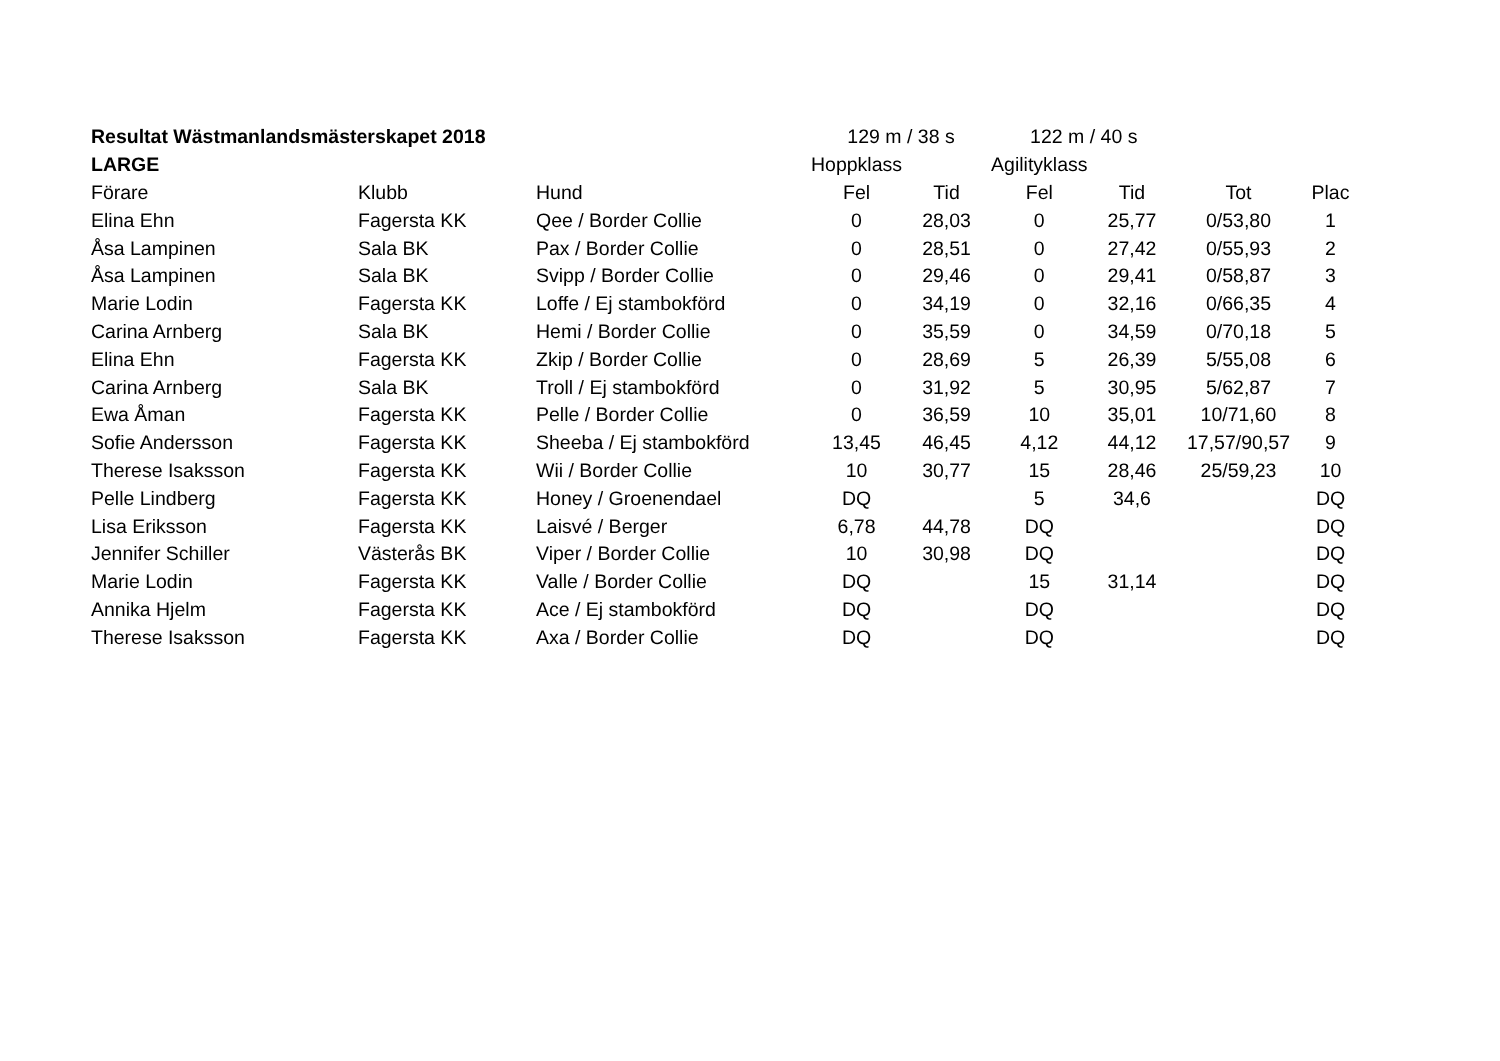| Resultat Wästmanlandsmästerskapet 2018 | | | 129 m / 38 s | | 122 m / 40 s | | | |
| LARGE | | | Hoppklass | | Agilityklass | | | |
| Förare | Klubb | Hund | Fel | Tid | Fel | Tid | Tot | Plac |
| Elina Ehn | Fagersta KK | Qee / Border Collie | 0 | 28,03 | 0 | 25,77 | 0/53,80 | 1 |
| Åsa Lampinen | Sala BK | Pax / Border Collie | 0 | 28,51 | 0 | 27,42 | 0/55,93 | 2 |
| Åsa Lampinen | Sala BK | Svipp / Border Collie | 0 | 29,46 | 0 | 29,41 | 0/58,87 | 3 |
| Marie Lodin | Fagersta KK | Loffe / Ej stambokförd | 0 | 34,19 | 0 | 32,16 | 0/66,35 | 4 |
| Carina Arnberg | Sala BK | Hemi / Border Collie | 0 | 35,59 | 0 | 34,59 | 0/70,18 | 5 |
| Elina Ehn | Fagersta KK | Zkip / Border Collie | 0 | 28,69 | 5 | 26,39 | 5/55,08 | 6 |
| Carina Arnberg | Sala BK | Troll / Ej stambokförd | 0 | 31,92 | 5 | 30,95 | 5/62,87 | 7 |
| Ewa Åman | Fagersta KK | Pelle / Border Collie | 0 | 36,59 | 10 | 35,01 | 10/71,60 | 8 |
| Sofie Andersson | Fagersta KK | Sheeba / Ej stambokförd | 13,45 | 46,45 | 4,12 | 44,12 | 17,57/90,57 | 9 |
| Therese Isaksson | Fagersta KK | Wii / Border Collie | 10 | 30,77 | 15 | 28,46 | 25/59,23 | 10 |
| Pelle Lindberg | Fagersta KK | Honey / Groenendael | DQ | | 5 | 34,6 | | DQ |
| Lisa Eriksson | Fagersta KK | Laisvé / Berger | 6,78 | 44,78 | DQ | | | DQ |
| Jennifer Schiller | Västerås BK | Viper / Border Collie | 10 | 30,98 | DQ | | | DQ |
| Marie Lodin | Fagersta KK | Valle / Border Collie | DQ | | 15 | 31,14 | | DQ |
| Annika Hjelm | Fagersta KK | Ace / Ej stambokförd | DQ | | DQ | | | DQ |
| Therese Isaksson | Fagersta KK | Axa / Border Collie | DQ | | DQ | | | DQ |